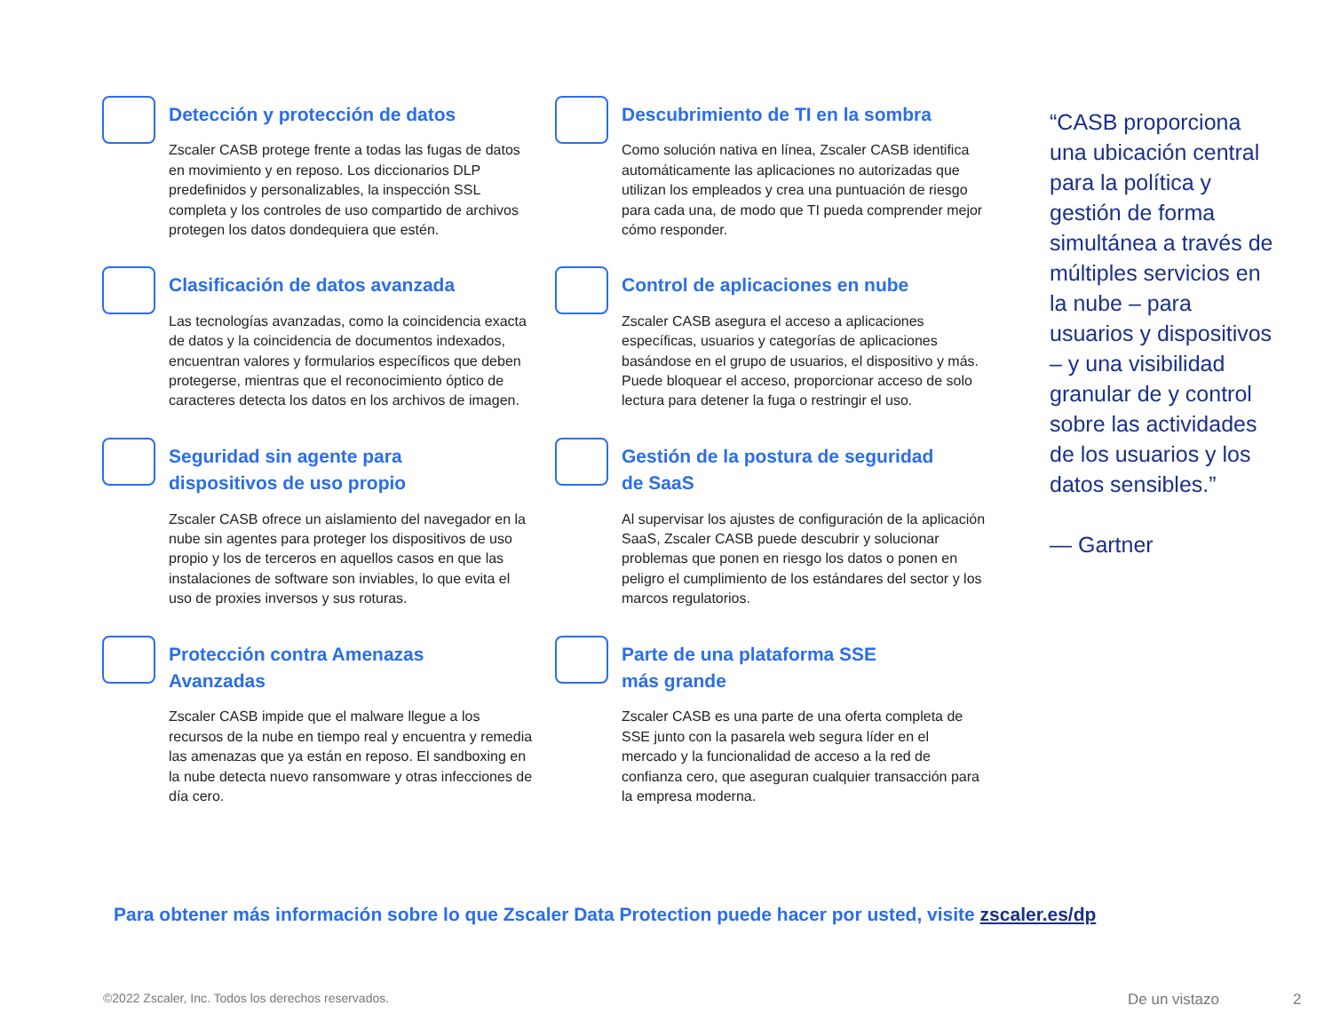Detección y protección de datos
Zscaler CASB protege frente a todas las fugas de datos en movimiento y en reposo. Los diccionarios DLP predefinidos y personalizables, la inspección SSL completa y los controles de uso compartido de archivos protegen los datos dondequiera que estén.
Descubrimiento de TI en la sombra
Como solución nativa en línea, Zscaler CASB identifica automáticamente las aplicaciones no autorizadas que utilizan los empleados y crea una puntuación de riesgo para cada una, de modo que TI pueda comprender mejor cómo responder.
Clasificación de datos avanzada
Las tecnologías avanzadas, como la coincidencia exacta de datos y la coincidencia de documentos indexados, encuentran valores y formularios específicos que deben protegerse, mientras que el reconocimiento óptico de caracteres detecta los datos en los archivos de imagen.
Control de aplicaciones en nube
Zscaler CASB asegura el acceso a aplicaciones específicas, usuarios y categorías de aplicaciones basándose en el grupo de usuarios, el dispositivo y más. Puede bloquear el acceso, proporcionar acceso de solo lectura para detener la fuga o restringir el uso.
Seguridad sin agente para
dispositivos de uso propio
Zscaler CASB ofrece un aislamiento del navegador en la nube sin agentes para proteger los dispositivos de uso propio y los de terceros en aquellos casos en que las instalaciones de software son inviables, lo que evita el uso de proxies inversos y sus roturas.
Gestión de la postura de seguridad
de SaaS
Al supervisar los ajustes de configuración de la aplicación SaaS, Zscaler CASB puede descubrir y solucionar problemas que ponen en riesgo los datos o ponen en peligro el cumplimiento de los estándares del sector y los marcos regulatorios.
Protección contra Amenazas
Avanzadas
Zscaler CASB impide que el malware llegue a los recursos de la nube en tiempo real y encuentra y remedia las amenazas que ya están en reposo. El sandboxing en la nube detecta nuevo ransomware y otras infecciones de día cero.
Parte de una plataforma SSE
más grande
Zscaler CASB es una parte de una oferta completa de SSE junto con la pasarela web segura líder en el mercado y la funcionalidad de acceso a la red de confianza cero, que aseguran cualquier transacción para la empresa moderna.
“CASB proporciona una ubicación central para la política y gestión de forma simultánea a través de múltiples servicios en la nube – para usuarios y dispositivos – y una visibilidad granular de y control sobre las actividades de los usuarios y los datos sensibles.”
— Gartner
Para obtener más información sobre lo que Zscaler Data Protection puede hacer por usted, visite zscaler.es/dp
©2022 Zscaler, Inc. Todos los derechos reservados.
De un vistazo 2